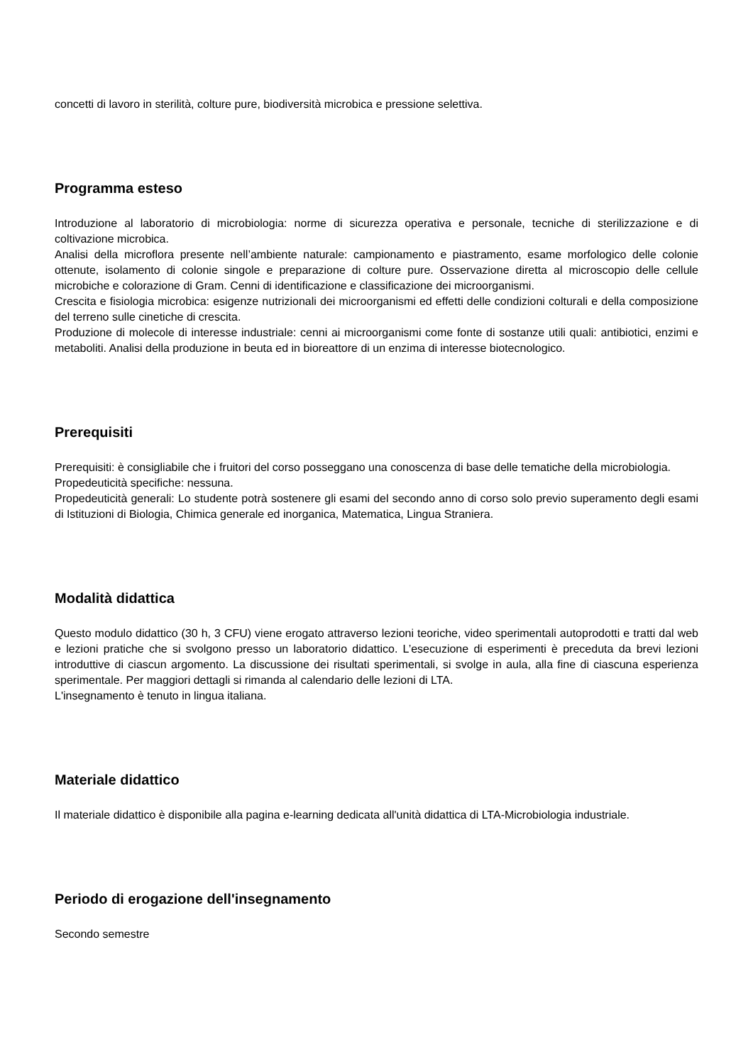concetti di lavoro in sterilità, colture pure, biodiversità microbica e pressione selettiva.
Programma esteso
Introduzione al laboratorio di microbiologia: norme di sicurezza operativa e personale, tecniche di sterilizzazione e di coltivazione microbica.
Analisi della microflora presente nell’ambiente naturale: campionamento e piastramento, esame morfologico delle colonie ottenute, isolamento di colonie singole e preparazione di colture pure. Osservazione diretta al microscopio delle cellule microbiche e colorazione di Gram. Cenni di identificazione e classificazione dei microorganismi.
Crescita e fisiologia microbica: esigenze nutrizionali dei microorganismi ed effetti delle condizioni colturali e della composizione del terreno sulle cinetiche di crescita.
Produzione di molecole di interesse industriale: cenni ai microorganismi come fonte di sostanze utili quali: antibiotici, enzimi e metaboliti. Analisi della produzione in beuta ed in bioreattore di un enzima di interesse biotecnologico.
Prerequisiti
Prerequisiti: è consigliabile che i fruitori del corso posseggano una conoscenza di base delle tematiche della microbiologia.
Propedeuticità specifiche: nessuna.
Propedeuticità generali: Lo studente potrà sostenere gli esami del secondo anno di corso solo previo superamento degli esami di Istituzioni di Biologia, Chimica generale ed inorganica, Matematica, Lingua Straniera.
Modalità didattica
Questo modulo didattico (30 h, 3 CFU) viene erogato attraverso lezioni teoriche, video sperimentali autoprodotti e tratti dal web e lezioni pratiche che si svolgono presso un laboratorio didattico. L’esecuzione di esperimenti è preceduta da brevi lezioni introduttive di ciascun argomento. La discussione dei risultati sperimentali, si svolge in aula, alla fine di ciascuna esperienza sperimentale. Per maggiori dettagli si rimanda al calendario delle lezioni di LTA.
L'insegnamento è tenuto in lingua italiana.
Materiale didattico
Il materiale didattico è disponibile alla pagina e-learning dedicata all'unità didattica di LTA-Microbiologia industriale.
Periodo di erogazione dell'insegnamento
Secondo semestre